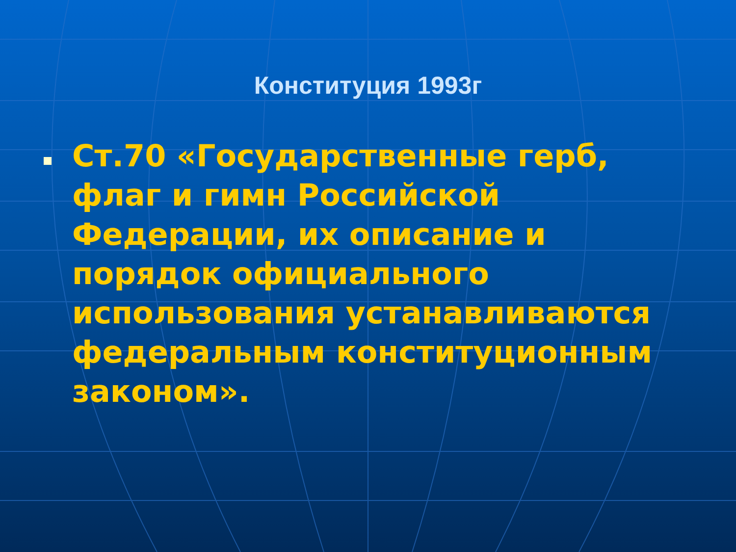Конституция 1993г
Ст.70 «Государственные герб, флаг и гимн Российской Федерации, их описание и порядок официального использования устанавливаются федеральным конституционным законом».